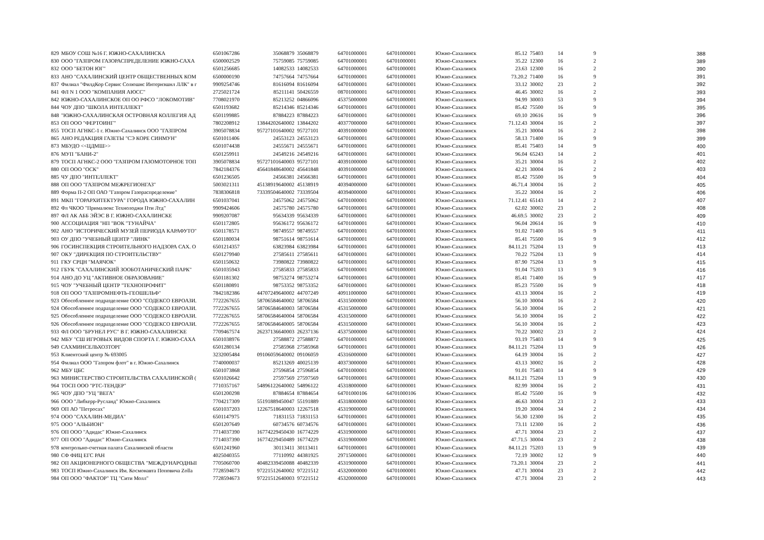| 829 | МБОУ СОШ №16 Г. ЮЖНО-САХАЛИНСКА | 6501067286 | 35068879 | 35068879 | 64701000001 | 64701000001 | Южно-Сахалинск | 85.12 | 75403 | 14 | 9 | 388 |
| 830 | ООО "ГАЗПРОМ ГАЗОРАСПРЕДЕЛЕНИЕ ЮЖНО-САХА | 6500002529 | 75759085 | 75759085 | 64701000001 | 64701000001 | Южно-Сахалинск | 35.22 | 12300 | 16 | 2 | 389 |
| 832 | ООО "БЕТОН ЮГ" | 6501256685 | 14082533 | 14082533 | 64701000001 | 64701000001 | Южно-Сахалинск | 23.63 | 12300 | 16 | 2 | 390 |
| 833 | АНО "САХАЛИНСКИЙ ЦЕНТР ОБЩЕСТВЕННЫХ КОМ | 6500000190 | 74757664 | 74757664 | 64701000001 | 64701000001 | Южно-Сахалинск | 73.20.2 | 71400 | 16 | 9 | 391 |
| 837 | Филиал "ФилдКор Сервис Солюшнс Интернэшнл ЛЛК" в г | 9909254746 | 81616094 | 81616094 | 64701000001 | 64701000001 | Южно-Сахалинск | 33.12 | 30002 | 23 | 2 | 392 |
| 841 | ФЛ N 1 ООО "КОМПАНИЯ АЮСС" | 2725021724 | 85211141 | 50426559 | 08701000001 | 64701000001 | Южно-Сахалинск | 46.45 | 30002 | 16 | 2 | 393 |
| 842 | ЮЖНО-САХАЛИНСКОЕ ОП ОО РФСО "ЛОКОМОТИВ" | 7708021970 | 85213252 | 04866096 | 45375000000 | 64701000001 | Южно-Сахалинск | 94.99 | 30003 | 53 | 9 | 394 |
| 844 | ЧОУ ДПО "ШКОЛА ИНТЕЛЛЕКТ" | 6501193682 | 85214346 | 85214346 | 64701000001 | 64701000001 | Южно-Сахалинск | 85.42 | 75500 | 16 | 9 | 395 |
| 848 | "ЮЖНО-САХАЛИНСКАЯ ОСТРОВНАЯ КОЛЛЕГИЯ АД | 6501199885 | 87884223 | 87884223 | 64701000001 | 64701000001 | Южно-Сахалинск | 69.10 | 20616 | 16 | 9 | 396 |
| 853 | ОП ООО "ФЕРТОИНГ" | 7802208912 | 13844202640002 | 13844202 | 40377000000 | 64701000001 | Южно-Сахалинск | 71.12.43 | 30004 | 16 | 2 | 397 |
| 855 | ТОСП АГНКС-1 г. Южно-Сахалинск ООО "ГАЗПРОМ | 3905078834 | 95727101640002 | 95727101 | 40391000000 | 64701000001 | Южно-Сахалинск | 35.21 | 30004 | 16 | 2 | 398 |
| 865 | АНО РЕДАКЦИЯ ГАЗЕТЫ "СЭ КОРЕ СИНМУН" | 6501011406 | 24553123 | 24553123 | 64701000001 | 64701000001 | Южно-Сахалинск | 58.13 | 71400 | 16 | 9 | 399 |
| 873 | МБУДО <<ЦДМШ>> | 6501074438 | 24555671 | 24555671 | 64701000001 | 64701000001 | Южно-Сахалинск | 85.41 | 75403 | 14 | 9 | 400 |
| 876 | МУП "БАНИ-2" | 6501259911 | 24549216 | 24549216 | 64701000001 | 64701000001 | Южно-Сахалинск | 96.04 | 65243 | 14 | 2 | 401 |
| 879 | ТОСП АГНКС-2 ООО "ГАЗПРОМ ГАЗОМОТОРНОЕ ТОП | 3905078834 | 95727101640003 | 95727101 | 40391000000 | 64701000001 | Южно-Сахалинск | 35.21 | 30004 | 16 | 2 | 402 |
| 880 | ОП ООО "ОСК" | 7842184376 | 45641848640002 | 45641848 | 40391000000 | 64701000001 | Южно-Сахалинск | 42.21 | 30004 | 16 | 2 | 403 |
| 885 | ЧУ ДПО "ИНТЕЛЛЕКТ" | 6501236505 | 24566381 | 24566381 | 64701000001 | 64701000001 | Южно-Сахалинск | 85.42 | 75500 | 16 | 9 | 404 |
| 888 | ОП ООО "ГАЗПРОМ МЕЖРЕГИОНГАЗ" | 5003021311 | 45138919640002 | 45138919 | 40394000000 | 64701000001 | Южно-Сахалинск | 46.71.4 | 30004 | 16 | 2 | 405 |
| 889 | Форма П-2 ОП ОАО "Газпром Газораспределение" | 7838306818 | 73339504640002 | 73339504 | 40394000000 | 64701000001 | Южно-Сахалинск | 35.22 | 30004 | 16 | 2 | 406 |
| 891 | МКП "ГОРАРХИТЕКТУРА" ГОРОДА ЮЖНО-САХАЛИН | 6501037041 | 24575062 | 24575062 | 64701000001 | 64701000001 | Южно-Сахалинск | 71.12.41 | 65143 | 14 | 2 | 407 |
| 892 | Фл ЧКОО "Прималюкс Технолоджи Пти Лтд" | 9909424606 | 24575780 | 24575780 | 64701000001 | 64701000001 | Южно-Сахалинск | 62.02 | 30002 | 23 | 2 | 408 |
| 897 | ФЛ АК АББ ЭЙЭС В Г. ЮЖНО-САХАЛИНСКЕ | 9909207087 | 95634339 | 95634339 | 64701000001 | 64701000001 | Южно-Сахалинск | 46.69.5 | 30002 | 23 | 2 | 409 |
| 900 | АССОЦИАЦИЯ "НП "ВОК "ТУНАЙЧА" | 6501172805 | 95636172 | 95636172 | 64701000001 | 64701000001 | Южно-Сахалинск | 96.04 | 20614 | 16 | 9 | 410 |
| 902 | АНО "ИСТОРИЧЕСКИЙ МУЗЕЙ ПЕРИОДА КАРАФУТО" | 6501178571 | 98749557 | 98749557 | 64701000001 | 64701000001 | Южно-Сахалинск | 91.02 | 71400 | 16 | 9 | 411 |
| 903 | ОУ ДПО "УЧЕБНЫЙ ЦЕНТР "ЛИНК" | 6501180034 | 98751614 | 98751614 | 64701000001 | 64701000001 | Южно-Сахалинск | 85.41 | 75500 | 16 | 9 | 412 |
| 906 | ГОСИНСПЕКЦИЯ СТРОИТЕЛЬНОГО НАДЗОРА САХ. О | 6501214357 | 63823984 | 63823984 | 64701000001 | 64701000001 | Южно-Сахалинск | 84.11.21 | 75204 | 13 | 9 | 413 |
| 907 | ОКУ "ДИРЕКЦИЯ ПО СТРОИТЕЛЬСТВУ" | 6501279940 | 27585611 | 27585611 | 64701000001 | 64701000001 | Южно-Сахалинск | 70.22 | 75204 | 13 | 9 | 414 |
| 911 | ГКУ СРЦН "МАЯЧОК" | 6501150632 | 73980822 | 73980822 | 64701000001 | 64701000001 | Южно-Сахалинск | 87.90 | 75204 | 13 | 9 | 415 |
| 912 | ГБУК "САХАЛИНСКИЙ ЗООБОТАНИЧЕСКИЙ ПАРК" | 6501035943 | 27585833 | 27585833 | 64701000001 | 64701000001 | Южно-Сахалинск | 91.04 | 75203 | 13 | 9 | 416 |
| 914 | АНО ДО УЦ "АКТИВНОЕ ОБРАЗОВАНИЕ" | 6501181302 | 98753274 | 98753274 | 64701000001 | 64701000001 | Южно-Сахалинск | 85.41 | 71400 | 16 | 9 | 417 |
| 915 | ЧОУ "УЧЕБНЫЙ ЦЕНТР "ТЕХНОПРОФИТ" | 6501180891 | 98753352 | 98753352 | 64701000001 | 64701000001 | Южно-Сахалинск | 85.23 | 75500 | 16 | 9 | 418 |
| 918 | ОП ООО "ГАЗПРОМНЕФТЬ-ГЕОШЕЛЬФ" | 7842182386 | 44707249640002 | 44707249 | 40911000000 | 64701000001 | Южно-Сахалинск | 43.13 | 30004 | 16 | 2 | 419 |
| 923 | Обособленное подразделение ООО "СОДЕКСО ЕВРОАЗИ. | 7722267655 | 58706584640002 | 58706584 | 45315000000 | 64701000001 | Южно-Сахалинск | 56.10 | 30004 | 16 | 2 | 420 |
| 924 | Обособленное подразделение ООО "СОДЕКСО ЕВРОАЗИ. | 7722267655 | 58706584640003 | 58706584 | 45315000000 | 64701000001 | Южно-Сахалинск | 56.10 | 30004 | 16 | 2 | 421 |
| 925 | Обособленное подразделение ООО "СОДЕКСО ЕВРОАЗИ. | 7722267655 | 58706584640004 | 58706584 | 45315000000 | 64701000001 | Южно-Сахалинск | 56.10 | 30004 | 16 | 2 | 422 |
| 926 | Обособленное подразделение ООО "СОДЕКСО ЕВРОАЗИ. | 7722267655 | 58706584640005 | 58706584 | 45315000000 | 64701000001 | Южно-Сахалинск | 56.10 | 30004 | 16 | 2 | 423 |
| 933 | ФЛ ООО "БРУНЕЛ РУС" В Г. ЮЖНО-САХАЛИНСКЕ | 7709467574 | 26237136640003 | 26237136 | 45375000000 | 64701000001 | Южно-Сахалинск | 70.22 | 30002 | 23 | 2 | 424 |
| 942 | МБУ "СШ ИГРОВЫХ ВИДОВ СПОРТА Г. ЮЖНО-САХА | 6501038976 | 27588872 | 27588872 | 64701000001 | 64701000001 | Южно-Сахалинск | 93.19 | 75403 | 14 | 9 | 425 |
| 949 | САХМИНСЕЛЬХОЗТОРГ | 6501280134 | 27585968 | 27585968 | 64701000001 | 64701000001 | Южно-Сахалинск | 84.11.21 | 75204 | 13 | 9 | 426 |
| 953 | Клиентский центр № 693005 | 3232005484 | 09106059640002 | 09106059 | 45316000000 | 64701000001 | Южно-Сахалинск | 64.19 | 30004 | 16 | 2 | 427 |
| 954 | Филиал ООО "Газпром флот" в г. Южно-Сахалинск | 7740000037 | 85213269 | 40025139 | 40373000000 | 64701000001 | Южно-Сахалинск | 43.13 | 30002 | 16 | 2 | 428 |
| 962 | МБУ ЦБС | 6501073868 | 27596854 | 27596854 | 64701000001 | 64701000001 | Южно-Сахалинск | 91.01 | 75403 | 14 | 9 | 429 |
| 963 | МИНИСТЕРСТВО СТРОИТЕЛЬСТВА САХАЛИНСКОЙ ( | 6501026642 | 27597569 | 27597569 | 64701000001 | 64701000001 | Южно-Сахалинск | 84.11.21 | 75204 | 13 | 9 | 430 |
| 964 | ТОСП ООО "РТС-ТЕНДЕР" | 7710357167 | 54896122640002 | 54896122 | 45318000000 | 64701000001 | Южно-Сахалинск | 82.99 | 30004 | 16 | 2 | 431 |
| 965 | ЧОУ ДПО "УЦ "ВЕГА" | 6501200298 | 87884654 | 87884654 | 64701000106 | 64701000106 | Южно-Сахалинск | 85.42 | 75500 | 16 | 9 | 432 |
| 966 | ООО "Либхерр-Русланд" Южно-Сахалинск | 7704217309 | 55191889450047 | 55191889 | 45318000000 | 64701000001 | Южно-Сахалинск | 46.63 | 30004 | 23 | 2 | 433 |
| 969 | ОП АО "Петросах" | 6501037203 | 12267518640003 | 12267518 | 45319000000 | 64701000001 | Южно-Сахалинск | 19.20 | 30004 | 34 | 2 | 434 |
| 974 | ООО "САХАЛИН-МЕДИА" | 6501147975 | 71831153 | 71831153 | 64701000001 | 64701000001 | Южно-Сахалинск | 56.30 | 12300 | 16 | 2 | 435 |
| 975 | ООО "АЛЬБИОН" | 6501207649 | 60734576 | 60734576 | 64701000001 | 64701000001 | Южно-Сахалинск | 73.11 | 12300 | 16 | 2 | 436 |
| 976 | ОП ООО "Адидас" Южно-Сахалинск | 7714037390 | 16774229450430 | 16774229 | 45319000000 | 64701000001 | Южно-Сахалинск | 47.71 | 30004 | 23 | 2 | 437 |
| 977 | ОП ООО "Адидас" Южно-Сахалинск | 7714037390 | 16774229450489 | 16774229 | 45319000000 | 64701000001 | Южно-Сахалинск | 47.71.5 | 30004 | 23 | 2 | 438 |
| 978 | контрольно-счетная палата Сахалинской области | 6501241960 | 30113411 | 30113411 | 64701000001 | 64701000001 | Южно-Сахалинск | 84.11.21 | 75203 | 13 | 9 | 439 |
| 980 | СФ ФИЦ ЕГС РАН | 4025040355 | 77110992 | 44381925 | 29715000001 | 64701000001 | Южно-Сахалинск | 72.19 | 30002 | 12 | 9 | 440 |
| 982 | ОП АКЦИОНЕРНОГО ОБЩЕСТВА "МЕЖДУНАРОДНЫІ | 7705060700 | 40482339450088 | 40482339 | 45319000000 | 64701000001 | Южно-Сахалинск | 73.20.1 | 30004 | 23 | 2 | 441 |
| 983 | ТОСП Южно-Сахалинск Им. Космонавта Поповича Zolla | 7728594673 | 97221512640002 | 97221512 | 45320000000 | 64701000001 | Южно-Сахалинск | 47.71 | 30004 | 23 | 2 | 442 |
| 984 | ОП ООО "ФАКТОР" ТЦ "Сити Молл" | 7728594673 | 97221512640003 | 97221512 | 45320000000 | 64701000001 | Южно-Сахалинск | 47.71 | 30004 | 23 | 2 | 443 |